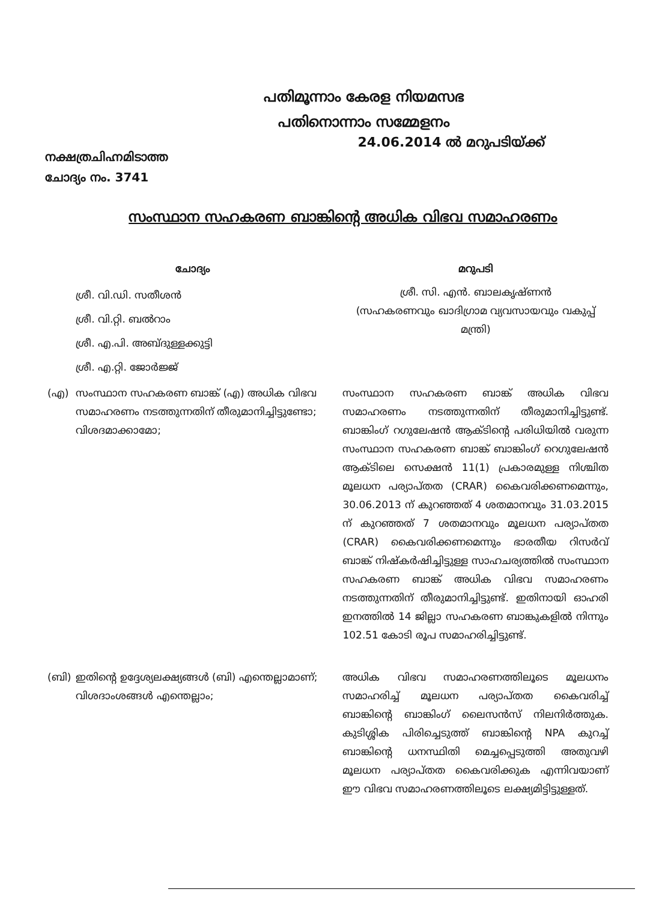പതിമൂന്നാം കേരള നിയമസഭ
പതിനൊന്നാം സമ്മേളനം
നക്ഷത്രചിഹ്നമിടാത്ത
ചോദ്യം നം. 3741
24.06.2014 ൽ മറുപടിയ്ക്ക്
സംസ്ഥാന സഹകരണ ബാങ്കിന്റെ അധിക വിഭവ സമാഹരണം
| ചോദ്യം | | മറുപടി |
| | ശ്രീ. വി.ഡി. സതീശൻ ശ്രീ. വി.റ്റി. ബൽറാം ശ്രീ. എ.പി. അബ്ദുള്ളക്കുട്ടി ശ്രീ. എ.റ്റി. ജോർജ്ജ് | ശ്രീ. സി. എൻ. ബാലകൃഷ്ണൻ (സഹകരണവും ഖാദിഗ്രാമ വ്യവസായവും വകുപ്പ് മന്ത്രി) |
| (എ) | സംസ്ഥാന സഹകരണ ബാങ്ക് (എ) അധിക വിഭവ സമാഹരണം നടത്തുന്നതിന് തീരുമാനിച്ചിട്ടുണ്ടോ; വിശദമാക്കാമോ; | സംസ്ഥാന സഹകരണ ബാങ്ക് അധിക വിഭവ സമാഹരണം നടത്തുന്നതിന് തീരുമാനിച്ചിട്ടുണ്ട്. ബാങ്കിംഗ് റഗുലേഷൻ ആക്ടിന്റെ പരിധിയിൽ വരുന്ന സംസ്ഥാന സഹകരണ ബാങ്ക് ബാങ്കിംഗ് റെഗുലേഷൻ ആക്ടിലെ സെക്ഷൻ 11(1) പ്രകാരമുള്ള നിശ്ചിത മൂലധന പര്യാപ്തത (CRAR) കൈവരിക്കണമെന്നും, 30.06.2013 ന് കുറഞ്ഞത് 4 ശതമാനവും 31.03.2015 ന് കുറഞ്ഞത് 7 ശതമാനവും മൂലധന പര്യാപ്തത (CRAR) കൈവരിക്കണമെന്നും ഭാരതീയ റിസർവ് ബാങ്ക് നിഷ്കർഷിച്ചിട്ടുള്ള സാഹചര്യത്തിൽ സംസ്ഥാന സഹകരണ ബാങ്ക് അധിക വിഭവ സമാഹരണം നടത്തുന്നതിന് തീരുമാനിച്ചിട്ടുണ്ട്. ഇതിനായി ഓഹരി ഇനത്തിൽ 14 ജില്ലാ സഹകരണ ബാങ്കുകളിൽ നിന്നും 102.51 കോടി രൂപ സമാഹരിച്ചിട്ടുണ്ട്. |
| (ബി) | ഇതിന്റെ ഉദ്ദേശ്യലക്ഷ്യങ്ങൾ (ബി) എന്തെല്ലാമാണ്; വിശദാംശങ്ങൾ എന്തെല്ലാം; | അധിക വിഭവ സമാഹരണത്തിലൂടെ മൂലധനം സമാഹരിച്ച് മൂലധന പര്യാപ്തത കൈവരിച്ച് ബാങ്കിന്റെ ബാങ്കിംഗ് ലൈസൻസ് നിലനിർത്തുക. കുടിശ്ശിക പിരിച്ചെടുത്ത് ബാങ്കിന്റെ NPA കുറച്ച് ബാങ്കിന്റെ ധനസ്ഥിതി മെച്ചപ്പെടുത്തി അതുവഴി മൂലധന പര്യാപ്തത കൈവരിക്കുക എന്നിവയാണ് ഈ വിഭവ സമാഹരണത്തിലൂടെ ലക്ഷ്യമിട്ടിട്ടുള്ളത്. |